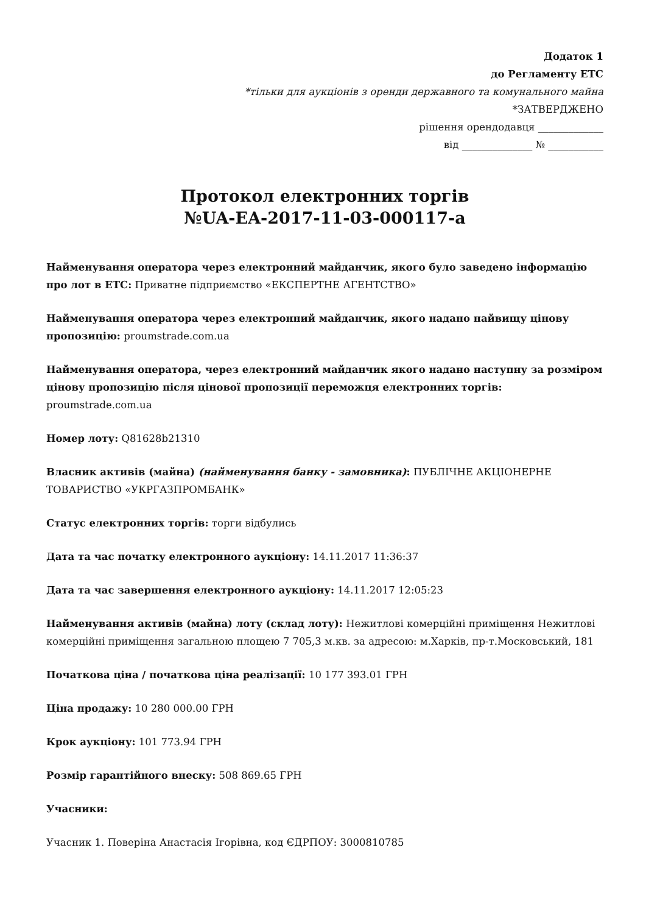Додаток 1
до Регламенту ЕТС
*тільки для аукціонів з оренди державного та комунального майна
*ЗАТВЕРДЖЕНО
рішення орендодавця _____________
від ______________ № ___________
Протокол електронних торгів
№UA-EA-2017-11-03-000117-a
Найменування оператора через електронний майданчик, якого було заведено інформацію про лот в ЕТС: Приватне підприємство «ЕКСПЕРТНЕ АГЕНТСТВО»
Найменування оператора через електронний майданчик, якого надано найвищу цінову пропозицію: proumstrade.com.ua
Найменування оператора, через електронний майданчик якого надано наступну за розміром цінову пропозицію після цінової пропозиції переможця електронних торгів: proumstrade.com.ua
Номер лоту: Q81628b21310
Власник активів (майна) (найменування банку - замовника): ПУБЛІЧНЕ АКЦІОНЕРНЕ ТОВАРИСТВО «УКРГАЗПРОМБАНК»
Статус електронних торгів: торги відбулись
Дата та час початку електронного аукціону: 14.11.2017 11:36:37
Дата та час завершення електронного аукціону: 14.11.2017 12:05:23
Найменування активів (майна) лоту (склад лоту): Нежитлові комерційні приміщення Нежитлові комерційні приміщення загальною площею 7 705,3 м.кв. за адресою: м.Харків, пр-т.Московський, 181
Початкова ціна / початкова ціна реалізації: 10 177 393.01 ГРН
Ціна продажу: 10 280 000.00 ГРН
Крок аукціону: 101 773.94 ГРН
Розмір гарантійного внеску: 508 869.65 ГРН
Учасники:
Учасник 1. Поверіна Анастасія Ігорівна, код ЄДРПОУ: 3000810785